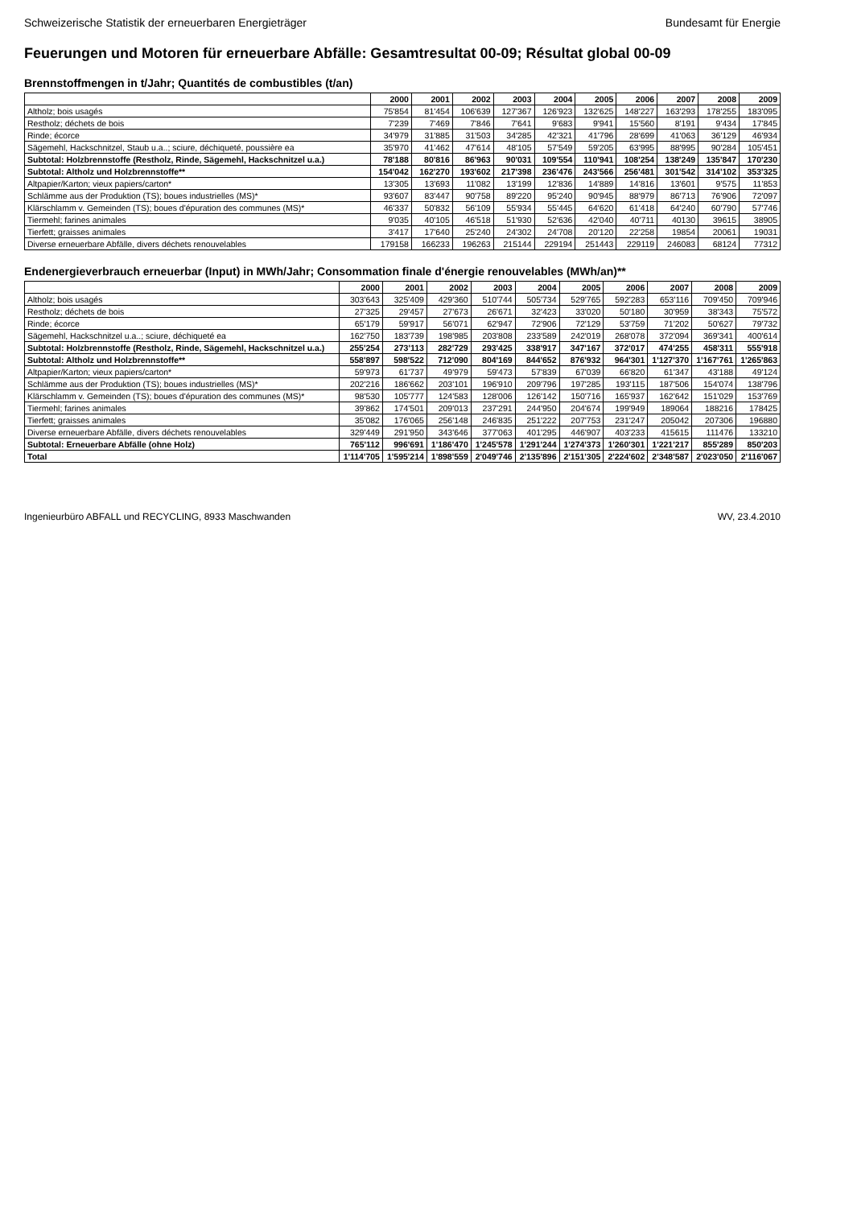Schweizerische Statistik der erneuerbaren Energieträger Bundesamt für Energie
Feuerungen und Motoren für erneuerbare Abfälle: Gesamtresultat 00-09; Résultat global 00-09
Brennstoffmengen in t/Jahr; Quantités de combustibles (t/an)
| | 2000 | 2001 | 2002 | 2003 | 2004 | 2005 | 2006 | 2007 | 2008 | 2009 |
| --- | --- | --- | --- | --- | --- | --- | --- | --- | --- | --- |
| Altholz; bois usagés | 75'854 | 81'454 | 106'639 | 127'367 | 126'923 | 132'625 | 148'227 | 163'293 | 178'255 | 183'095 |
| Restholz; déchets de bois | 7'239 | 7'469 | 7'846 | 7'641 | 9'683 | 9'941 | 15'560 | 8'191 | 9'434 | 17'845 |
| Rinde; écorce | 34'979 | 31'885 | 31'503 | 34'285 | 42'321 | 41'796 | 28'699 | 41'063 | 36'129 | 46'934 |
| Sägemehl, Hackschnitzel, Staub u.a..; sciure, déchiqueté, poussière ea | 35'970 | 41'462 | 47'614 | 48'105 | 57'549 | 59'205 | 63'995 | 88'995 | 90'284 | 105'451 |
| Subtotal: Holzbrennstoffe (Restholz, Rinde, Sägemehl, Hackschnitzel u.a.) | 78'188 | 80'816 | 86'963 | 90'031 | 109'554 | 110'941 | 108'254 | 138'249 | 135'847 | 170'230 |
| Subtotal: Altholz und Holzbrennstoffe** | 154'042 | 162'270 | 193'602 | 217'398 | 236'476 | 243'566 | 256'481 | 301'542 | 314'102 | 353'325 |
| Altpapier/Karton; vieux papiers/carton* | 13'305 | 13'693 | 11'082 | 13'199 | 12'836 | 14'889 | 14'816 | 13'601 | 9'575 | 11'853 |
| Schlämme aus der Produktion (TS); boues industrielles (MS)* | 93'607 | 83'447 | 90'758 | 89'220 | 95'240 | 90'945 | 88'979 | 86'713 | 76'906 | 72'097 |
| Klärschlamm v. Gemeinden (TS); boues d'épuration des communes (MS)* | 46'337 | 50'832 | 56'109 | 55'934 | 55'445 | 64'620 | 61'418 | 64'240 | 60'790 | 57'746 |
| Tiermehl; farines animales | 9'035 | 40'105 | 46'518 | 51'930 | 52'636 | 42'040 | 40'711 | 40130 | 39615 | 38905 |
| Tierfett; graisses animales | 3'417 | 17'640 | 25'240 | 24'302 | 24'708 | 20'120 | 22'258 | 19854 | 20061 | 19031 |
| Diverse erneuerbare Abfälle, divers déchets renouvelables | 179158 | 166233 | 196263 | 215144 | 229194 | 251443 | 229119 | 246083 | 68124 | 77312 |
Endenergieverbrauch erneuerbar (Input) in MWh/Jahr; Consommation finale d'énergie renouvelables (MWh/an)**
| | 2000 | 2001 | 2002 | 2003 | 2004 | 2005 | 2006 | 2007 | 2008 | 2009 |
| --- | --- | --- | --- | --- | --- | --- | --- | --- | --- | --- |
| Altholz; bois usagés | 303'643 | 325'409 | 429'360 | 510'744 | 505'734 | 529'765 | 592'283 | 653'116 | 709'450 | 709'946 |
| Restholz; déchets de bois | 27'325 | 29'457 | 27'673 | 26'671 | 32'423 | 33'020 | 50'180 | 30'959 | 38'343 | 75'572 |
| Rinde; écorce | 65'179 | 59'917 | 56'071 | 62'947 | 72'906 | 72'129 | 53'759 | 71'202 | 50'627 | 79'732 |
| Sägemehl, Hackschnitzel u.a..; sciure, déchiqueté ea | 162'750 | 183'739 | 198'985 | 203'808 | 233'589 | 242'019 | 268'078 | 372'094 | 369'341 | 400'614 |
| Subtotal: Holzbrennstoffe (Restholz, Rinde, Sägemehl, Hackschnitzel u.a.) | 255'254 | 273'113 | 282'729 | 293'425 | 338'917 | 347'167 | 372'017 | 474'255 | 458'311 | 555'918 |
| Subtotal: Altholz und Holzbrennstoffe** | 558'897 | 598'522 | 712'090 | 804'169 | 844'652 | 876'932 | 964'301 | 1'127'370 | 1'167'761 | 1'265'863 |
| Altpapier/Karton; vieux papiers/carton* | 59'973 | 61'737 | 49'979 | 59'473 | 57'839 | 67'039 | 66'820 | 61'347 | 43'188 | 49'124 |
| Schlämme aus der Produktion (TS); boues industrielles (MS)* | 202'216 | 186'662 | 203'101 | 196'910 | 209'796 | 197'285 | 193'115 | 187'506 | 154'074 | 138'796 |
| Klärschlamm v. Gemeinden (TS); boues d'épuration des communes (MS)* | 98'530 | 105'777 | 124'583 | 128'006 | 126'142 | 150'716 | 165'937 | 162'642 | 151'029 | 153'769 |
| Tiermehl; farines animales | 39'862 | 174'501 | 209'013 | 237'291 | 244'950 | 204'674 | 199'949 | 189064 | 188216 | 178425 |
| Tierfett; graisses animales | 35'082 | 176'065 | 256'148 | 246'835 | 251'222 | 207'753 | 231'247 | 205042 | 207306 | 196880 |
| Diverse erneuerbare Abfälle, divers déchets renouvelables | 329'449 | 291'950 | 343'646 | 377'063 | 401'295 | 446'907 | 403'233 | 415615 | 111476 | 133210 |
| Subtotal: Erneuerbare Abfälle (ohne Holz) | 765'112 | 996'691 | 1'186'470 | 1'245'578 | 1'291'244 | 1'274'373 | 1'260'301 | 1'221'217 | 855'289 | 850'203 |
| Total | 1'114'705 | 1'595'214 | 1'898'559 | 2'049'746 | 2'135'896 | 2'151'305 | 2'224'602 | 2'348'587 | 2'023'050 | 2'116'067 |
Ingenieurbüro ABFALL und RECYCLING, 8933 Maschwanden WV, 23.4.2010